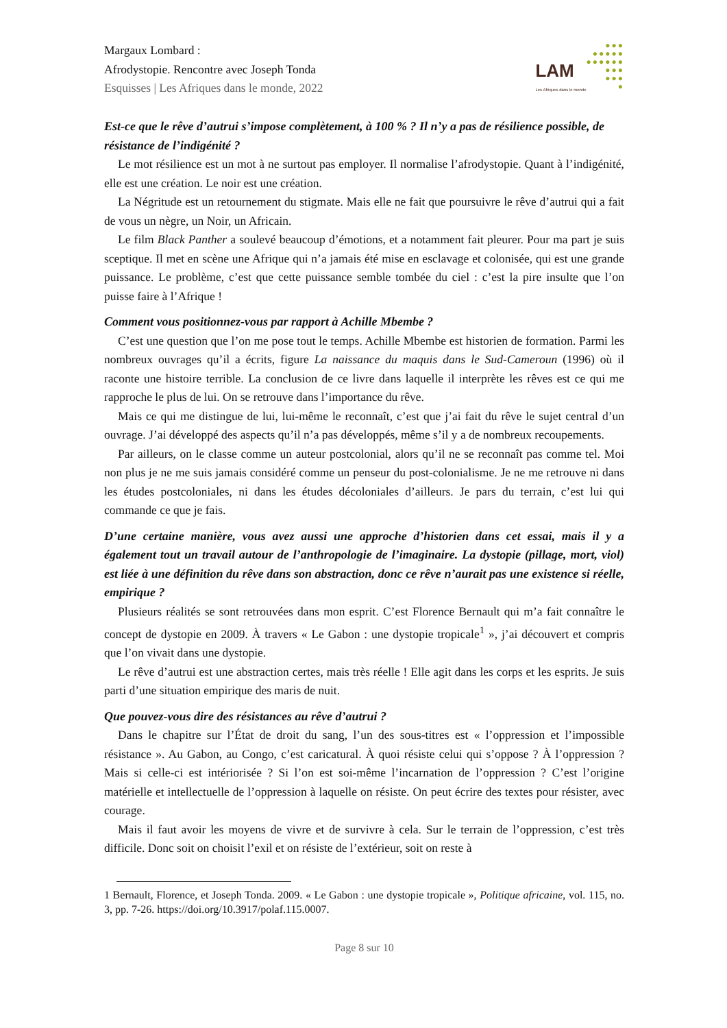Margaux Lombard :
Afrodystopie. Rencontre avec Joseph Tonda
Esquisses | Les Afriques dans le monde, 2022
LAM
Les Afriques dans le monde
●●●
●●●●●
●●●●●●
●●●
●●●
●
Est-ce que le rêve d’autrui s’impose complètement, à 100 % ? Il n’y a pas de résilience possible, de résistance de l’indigénité ?
Le mot résilience est un mot à ne surtout pas employer. Il normalise l’afrodystopie. Quant à l’indigénité, elle est une création. Le noir est une création.
La Négritude est un retournement du stigmate. Mais elle ne fait que poursuivre le rêve d’autrui qui a fait de vous un nègre, un Noir, un Africain.
Le film Black Panther a soulevé beaucoup d’émotions, et a notamment fait pleurer. Pour ma part je suis sceptique. Il met en scène une Afrique qui n’a jamais été mise en esclavage et colonisée, qui est une grande puissance. Le problème, c’est que cette puissance semble tombée du ciel : c’est la pire insulte que l’on puisse faire à l’Afrique !
Comment vous positionnez-vous par rapport à Achille Mbembe ?
C’est une question que l’on me pose tout le temps. Achille Mbembe est historien de formation. Parmi les nombreux ouvrages qu’il a écrits, figure La naissance du maquis dans le Sud-Cameroun (1996) où il raconte une histoire terrible. La conclusion de ce livre dans laquelle il interprète les rêves est ce qui me rapproche le plus de lui. On se retrouve dans l’importance du rêve.
Mais ce qui me distingue de lui, lui-même le reconnaît, c’est que j’ai fait du rêve le sujet central d’un ouvrage. J’ai développé des aspects qu’il n’a pas développés, même s’il y a de nombreux recoupements.
Par ailleurs, on le classe comme un auteur postcolonial, alors qu’il ne se reconnaît pas comme tel. Moi non plus je ne me suis jamais considéré comme un penseur du post-colonialisme. Je ne me retrouve ni dans les études postcoloniales, ni dans les études décoloniales d’ailleurs. Je pars du terrain, c’est lui qui commande ce que je fais.
D’une certaine manière, vous avez aussi une approche d’historien dans cet essai, mais il y a également tout un travail autour de l’anthropologie de l’imaginaire. La dystopie (pillage, mort, viol) est liée à une définition du rêve dans son abstraction, donc ce rêve n’aurait pas une existence si réelle, empirique ?
Plusieurs réalités se sont retrouvées dans mon esprit. C’est Florence Bernault qui m’a fait connaître le concept de dystopie en 2009. À travers « Le Gabon : une dystopie tropicale<sup>1</sup> », j’ai découvert et compris que l’on vivait dans une dystopie.
Le rêve d’autrui est une abstraction certes, mais très réelle ! Elle agit dans les corps et les esprits. Je suis parti d’une situation empirique des maris de nuit.
Que pouvez-vous dire des résistances au rêve d’autrui ?
Dans le chapitre sur l’État de droit du sang, l’un des sous-titres est « l’oppression et l’impossible résistance ». Au Gabon, au Congo, c’est caricatural. À quoi résiste celui qui s’oppose ? À l’oppression ? Mais si celle-ci est intériorisée ? Si l’on est soi-même l’incarnation de l’oppression ? C’est l’origine matérielle et intellectuelle de l’oppression à laquelle on résiste. On peut écrire des textes pour résister, avec courage.
Mais il faut avoir les moyens de vivre et de survivre à cela. Sur le terrain de l’oppression, c’est très difficile. Donc soit on choisit l’exil et on résiste de l’extérieur, soit on reste à
1 Bernault, Florence, et Joseph Tonda. 2009. « Le Gabon : une dystopie tropicale », Politique africaine, vol. 115, no. 3, pp. 7-26. https://doi.org/10.3917/polaf.115.0007.
Page 8 sur 10